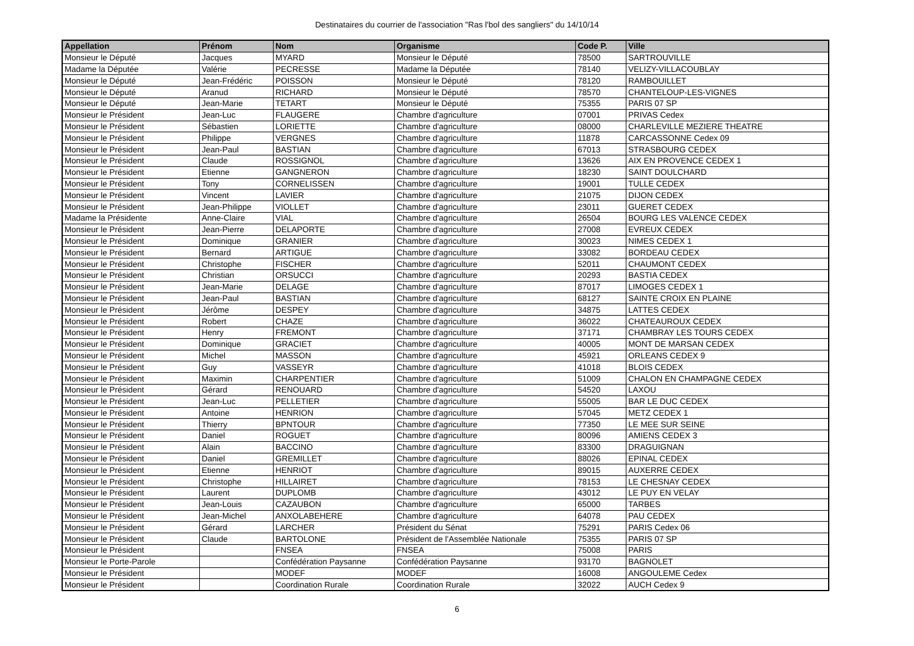Destinataires du courrier de l'association "Ras l'bol des sangliers" du 14/10/14
| Appellation | Prénom | Nom | Organisme | Code P. | Ville |
| --- | --- | --- | --- | --- | --- |
| Monsieur le Député | Jacques | MYARD | Monsieur le Député | 78500 | SARTROUVILLE |
| Madame la Députée | Valérie | PECRESSE | Madame la Députée | 78140 | VELIZY-VILLACOUBLAY |
| Monsieur le Député | Jean-Frédéric | POISSON | Monsieur le Député | 78120 | RAMBOUILLET |
| Monsieur le Député | Aranud | RICHARD | Monsieur le Député | 78570 | CHANTELOUP-LES-VIGNES |
| Monsieur le Député | Jean-Marie | TETART | Monsieur le Député | 75355 | PARIS 07 SP |
| Monsieur le Président | Jean-Luc | FLAUGERE | Chambre d'agriculture | 07001 | PRIVAS Cedex |
| Monsieur le Président | Sébastien | LORIETTE | Chambre d'agriculture | 08000 | CHARLEVILLE MEZIERE THEATRE |
| Monsieur le Président | Philippe | VERGNES | Chambre d'agriculture | 11878 | CARCASSONNE Cedex 09 |
| Monsieur le Président | Jean-Paul | BASTIAN | Chambre d'agriculture | 67013 | STRASBOURG CEDEX |
| Monsieur le Président | Claude | ROSSIGNOL | Chambre d'agriculture | 13626 | AIX EN PROVENCE CEDEX 1 |
| Monsieur le Président | Etienne | GANGNERON | Chambre d'agriculture | 18230 | SAINT DOULCHARD |
| Monsieur le Président | Tony | CORNELISSEN | Chambre d'agriculture | 19001 | TULLE CEDEX |
| Monsieur le Président | Vincent | LAVIER | Chambre d'agriculture | 21075 | DIJON CEDEX |
| Monsieur le Président | Jean-Philippe | VIOLLET | Chambre d'agriculture | 23011 | GUERET CEDEX |
| Madame la Présidente | Anne-Claire | VIAL | Chambre d'agriculture | 26504 | BOURG LES VALENCE CEDEX |
| Monsieur le Président | Jean-Pierre | DELAPORTE | Chambre d'agriculture | 27008 | EVREUX CEDEX |
| Monsieur le Président | Dominique | GRANIER | Chambre d'agriculture | 30023 | NIMES CEDEX 1 |
| Monsieur le Président | Bernard | ARTIGUE | Chambre d'agriculture | 33082 | BORDEAU CEDEX |
| Monsieur le Président | Christophe | FISCHER | Chambre d'agriculture | 52011 | CHAUMONT CEDEX |
| Monsieur le Président | Christian | ORSUCCI | Chambre d'agriculture | 20293 | BASTIA CEDEX |
| Monsieur le Président | Jean-Marie | DELAGE | Chambre d'agriculture | 87017 | LIMOGES CEDEX 1 |
| Monsieur le Président | Jean-Paul | BASTIAN | Chambre d'agriculture | 68127 | SAINTE CROIX EN PLAINE |
| Monsieur le Président | Jérôme | DESPEY | Chambre d'agriculture | 34875 | LATTES CEDEX |
| Monsieur le Président | Robert | CHAZE | Chambre d'agriculture | 36022 | CHATEAUROUX CEDEX |
| Monsieur le Président | Henry | FREMONT | Chambre d'agriculture | 37171 | CHAMBRAY LES TOURS CEDEX |
| Monsieur le Président | Dominique | GRACIET | Chambre d'agriculture | 40005 | MONT DE MARSAN CEDEX |
| Monsieur le Président | Michel | MASSON | Chambre d'agriculture | 45921 | ORLEANS CEDEX 9 |
| Monsieur le Président | Guy | VASSEYR | Chambre d'agriculture | 41018 | BLOIS CEDEX |
| Monsieur le Président | Maximin | CHARPENTIER | Chambre d'agriculture | 51009 | CHALON EN CHAMPAGNE CEDEX |
| Monsieur le Président | Gérard | RENOUARD | Chambre d'agriculture | 54520 | LAXOU |
| Monsieur le Président | Jean-Luc | PELLETIER | Chambre d'agriculture | 55005 | BAR LE DUC CEDEX |
| Monsieur le Président | Antoine | HENRION | Chambre d'agriculture | 57045 | METZ CEDEX 1 |
| Monsieur le Président | Thierry | BPNTOUR | Chambre d'agriculture | 77350 | LE MEE SUR SEINE |
| Monsieur le Président | Daniel | ROGUET | Chambre d'agriculture | 80096 | AMIENS CEDEX 3 |
| Monsieur le Président | Alain | BACCINO | Chambre d'agriculture | 83300 | DRAGUIGNAN |
| Monsieur le Président | Daniel | GREMILLET | Chambre d'agriculture | 88026 | EPINAL CEDEX |
| Monsieur le Président | Etienne | HENRIOT | Chambre d'agriculture | 89015 | AUXERRE CEDEX |
| Monsieur le Président | Christophe | HILLAIRET | Chambre d'agriculture | 78153 | LE CHESNAY CEDEX |
| Monsieur le Président | Laurent | DUPLOMB | Chambre d'agriculture | 43012 | LE PUY EN VELAY |
| Monsieur le Président | Jean-Louis | CAZAUBON | Chambre d'agriculture | 65000 | TARBES |
| Monsieur le Président | Jean-Michel | ANXOLABEHERE | Chambre d'agriculture | 64078 | PAU CEDEX |
| Monsieur le Président | Gérard | LARCHER | Président du Sénat | 75291 | PARIS Cedex 06 |
| Monsieur le Président | Claude | BARTOLONE | Président de l'Assemblée Nationale | 75355 | PARIS 07 SP |
| Monsieur le Président | | FNSEA | FNSEA | 75008 | PARIS |
| Monsieur le Porte-Parole | | Confédération Paysanne | Confédération Paysanne | 93170 | BAGNOLET |
| Monsieur le Président | | MODEF | MODEF | 16008 | ANGOULEME Cedex |
| Monsieur le Président | | Coordination Rurale | Coordination Rurale | 32022 | AUCH Cedex 9 |
6